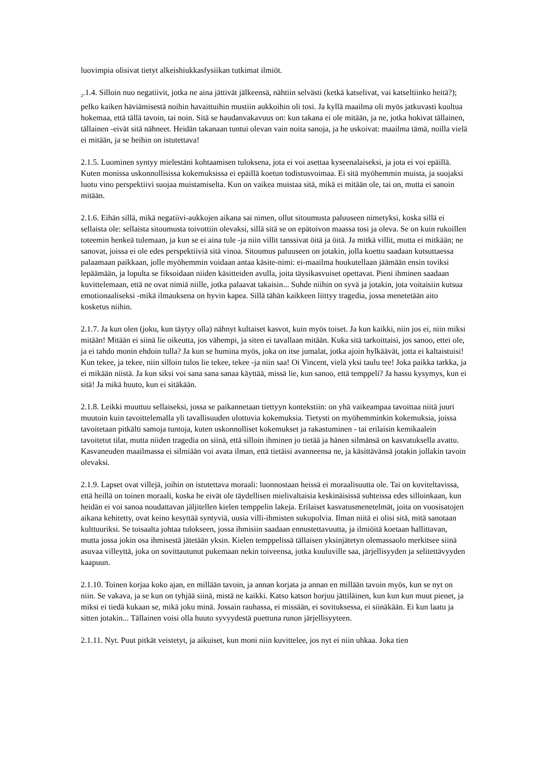luovimpia olisivat tietyt alkeishiukkasfysiikan tutkimat ilmiöt.
<sub>2</sub>.1.4. Silloin nuo negatiivit, jotka ne aina jättivät jälkeensä, nähtiin selvästi (ketkä katselivat, vai katseltiinko heitä?); pelko kaiken häviämisestä noihin havaittuihin mustiin aukkoihin oli tosi. Ja kyllä maailma oli myös jatkuvasti kuultua hokemaa, että tällä tavoin, tai noin. Sitä se haudanvakavuus on: kun takana ei ole mitään, ja ne, jotka hokivat tällainen, tällainen -eivät sitä nähneet. Heidän takanaan tuntui olevan vain noita sanoja, ja he uskoivat: maailma tämä, noilla vielä ei mitään, ja se heihin on istutettava!
2.1.5. Luominen syntyy mielestäni kohtaamisen tuloksena, jota ei voi asettaa kyseenalaiseksi, ja jota ei voi epäillä. Kuten monissa uskonnollisissa kokemuksissa ei epäillä koetun todistusvoimaa. Ei sitä myöhemmin muista, ja suojaksi luotu vino perspektiivi suojaa muistamiselta. Kun on vaikea muistaa sitä, mikä ei mitään ole, tai on, mutta ei sanoin mitään.
2.1.6. Eihän sillä, mikä negatiivi-aukkojen aikana sai nimen, ollut sitoumusta paluuseen nimetyksi, koska sillä ei sellaista ole: sellaista sitoumusta toivottiin olevaksi, sillä sitä se on epätoivon maassa tosi ja oleva. Se on kuin rukoillen toteemin henkeä tulemaan, ja kun se ei aina tule -ja niin villit tanssivat öitä ja öitä. Ja mitkä villit, mutta ei mitkään; ne sanovat, joissa ei ole edes perspektiiviä sitä vinoa. Sitoumus paluuseen on jotakin, jolla koettu saadaan kutsuttaessa palaamaan paikkaan, jolle myöhemmin voidaan antaa käsite-nimi: ei-maailma houkutellaan jäämään ensin toviksi lepäämään, ja lopulta se fiksoidaan niiden käsitteiden avulla, joita täysikasvuiset opettavat. Pieni ihminen saadaan kuvittelemaan, että ne ovat nimiä niille, jotka palaavat takaisin... Suhde niihin on syvä ja jotakin, jota voitaisiin kutsua emotionaaliseksi -mikä ilmauksena on hyvin kapea. Sillä tähän kaikkeen liittyy tragedia, jossa menetetään aito kosketus niihin.
2.1.7. Ja kun olen (joku, kun täytyy olla) nähnyt kultaiset kasvot, kuin myös toiset. Ja kun kaikki, niin jos ei, niin miksi mitään! Mitään ei siinä lie oikeutta, jos vähempi, ja siten ei tavallaan mitään. Kuka sitä tarkoittaisi, jos sanoo, ettei ole, ja ei tahdo monin ehdoin tulla? Ja kun se humina myös, joka on itse jumalat, jotka ajoin hylkäävät, jotta ei kaltaistuisi! Kun tekee, ja tekee, niin silloin tulos lie tekee, tekee -ja niin saa! Oi Vincent, vielä yksi taulu tee! Joka paikka tarkka, ja ei mikään niistä. Ja kun siksi voi sana sana sanaa käyttää, missä lie, kun sanoo, että temppeli? Ja hassu kysymys, kun ei sitä! Ja mikä huuto, kun ei sitäkään.
2.1.8. Leikki muuttuu sellaiseksi, jossa se paikannetaan tiettyyn kontekstiin: on yhä vaikeampaa tavoittaa niitä juuri muutoin kuin tavoittelemalla yli tavallisuuden ulottuvia kokemuksia. Tietysti on myöhemminkin kokemuksia, joissa tavoitetaan pitkälti samoja tuntoja, kuten uskonnolliset kokemukset ja rakastuminen - tai erilaisin kemikaalein tavoitetut tilat, mutta niiden tragedia on siinä, että silloin ihminen jo tietää ja hänen silmänsä on kasvatuksella avattu. Kasvaneuden maailmassa ei silmiään voi avata ilman, että tietäisi avanneensa ne, ja käsittävänsä jotakin jollakin tavoin olevaksi.
2.1.9. Lapset ovat villejä, joihin on istutettava moraali: luonnostaan heissä ei moraalisuutta ole. Tai on kuviteltavissa, että heillä on toinen moraali, koska he eivät ole täydellisen mielivaltaisia keskinäisissä suhteissa edes silloinkaan, kun heidän ei voi sanoa noudattavan jäljitellen kielen temppelin lakeja. Erilaiset kasvatusmenetelmät, joita on vuosisatojen aikana kehitetty, ovat keino kesyttää syntyviä, uusia villi-ihmisten sukupolvia. Ilman niitä ei olisi sitä, mitä sanotaan kulttuuriksi. Se toisaalta johtaa tulokseen, jossa ihmisiin saadaan ennustettavuutta, ja ilmiöitä koetaan hallittavan, mutta jossa jokin osa ihmisestä jätetään yksin. Kielen temppelissä tällaisen yksinjätetyn olemassaolo merkitsee siinä asuvaa villeyttä, joka on sovittautunut pukemaan nekin toiveensa, jotka kuuluville saa, järjellisyyden ja selitettävyyden kaapuun.
2.1.10. Toinen korjaa koko ajan, en millään tavoin, ja annan korjata ja annan en millään tavoin myös, kun se nyt on niin. Se vakava, ja se kun on tyhjää siinä, mistä ne kaikki. Katso katson horjuu jättiläinen, kun kun kun muut pienet, ja miksi ei tiedä kukaan se, mikä joku minä. Jossain rauhassa, ei missään, ei sovituksessa, ei siinäkään. Ei kun laatu ja sitten jotakin... Tällainen voisi olla huuto syvyydestä puettuna runon järjellisyyteen.
2.1.11. Nyt. Puut pitkät veistetyt, ja aikuiset, kun moni niin kuvittelee, jos nyt ei niin uhkaa. Joka tien